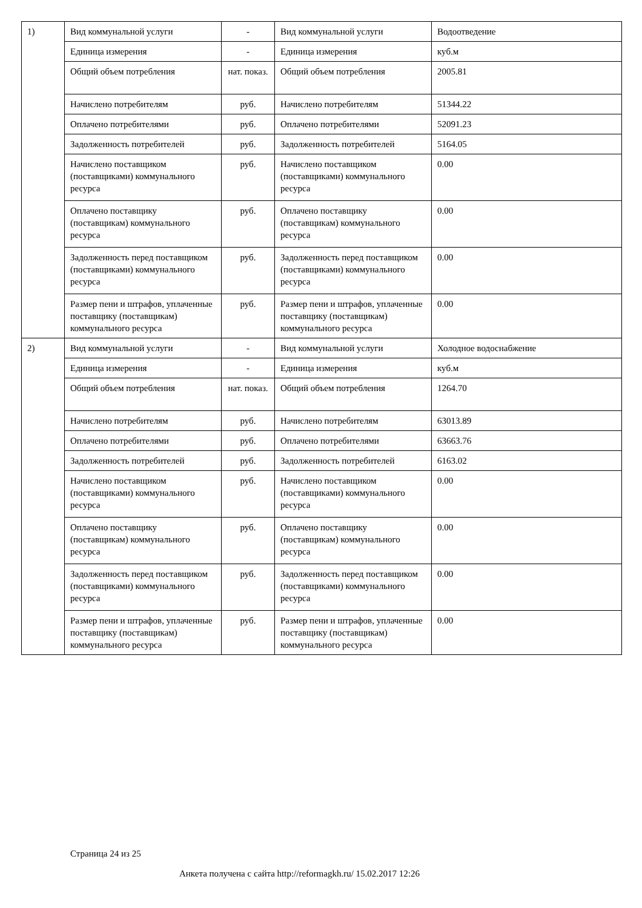| 1) | Вид коммунальной услуги | - | Вид коммунальной услуги | Водоотведение |
| | Единица измерения | - | Единица измерения | куб.м |
| | Общий объем потребления | нат. показ. | Общий объем потребления | 2005.81 |
| | Начислено потребителям | руб. | Начислено потребителям | 51344.22 |
| | Оплачено потребителями | руб. | Оплачено потребителями | 52091.23 |
| | Задолженность потребителей | руб. | Задолженность потребителей | 5164.05 |
| | Начислено поставщиком (поставщиками) коммунального ресурса | руб. | Начислено поставщиком (поставщиками) коммунального ресурса | 0.00 |
| | Оплачено поставщику (поставщикам) коммунального ресурса | руб. | Оплачено поставщику (поставщикам) коммунального ресурса | 0.00 |
| | Задолженность перед поставщиком (поставщиками) коммунального ресурса | руб. | Задолженность перед поставщиком (поставщиками) коммунального ресурса | 0.00 |
| | Размер пени и штрафов, уплаченные поставщику (поставщикам) коммунального ресурса | руб. | Размер пени и штрафов, уплаченные поставщику (поставщикам) коммунального ресурса | 0.00 |
| 2) | Вид коммунальной услуги | - | Вид коммунальной услуги | Холодное водоснабжение |
| | Единица измерения | - | Единица измерения | куб.м |
| | Общий объем потребления | нат. показ. | Общий объем потребления | 1264.70 |
| | Начислено потребителям | руб. | Начислено потребителям | 63013.89 |
| | Оплачено потребителями | руб. | Оплачено потребителями | 63663.76 |
| | Задолженность потребителей | руб. | Задолженность потребителей | 6163.02 |
| | Начислено поставщиком (поставщиками) коммунального ресурса | руб. | Начислено поставщиком (поставщиками) коммунального ресурса | 0.00 |
| | Оплачено поставщику (поставщикам) коммунального ресурса | руб. | Оплачено поставщику (поставщикам) коммунального ресурса | 0.00 |
| | Задолженность перед поставщиком (поставщиками) коммунального ресурса | руб. | Задолженность перед поставщиком (поставщиками) коммунального ресурса | 0.00 |
| | Размер пени и штрафов, уплаченные поставщику (поставщикам) коммунального ресурса | руб. | Размер пени и штрафов, уплаченные поставщику (поставщикам) коммунального ресурса | 0.00 |
Страница 24 из 25
Анкета получена с сайта http://reformagkh.ru/ 15.02.2017 12:26